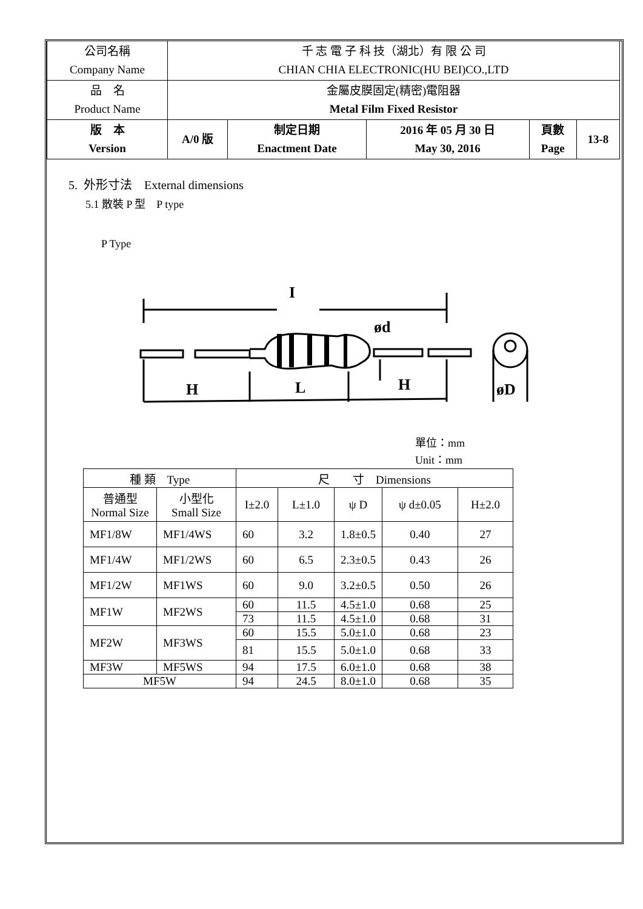| 公司名稱 Company Name | 千 志 電 子 科 技（湖北）有 限 公 司 CHIAN CHIA ELECTRONIC(HU BEI)CO.,LTD | | | | |
| 品 名 Product Name | 金屬皮膜固定(精密)電阻器 Metal Film Fixed Resistor | | | | |
| 版 本 Version | A/0 版 | 制定日期 Enactment Date | 2016 年 05 月 30 日 May 30, 2016 | 頁數 Page | 13-8 |
5. 外形寸法　External dimensions
5.1 散裝 P 型　P type
P Type
I
ød
H
L
H
øD
單位：mm
Unit：mm
| 種 類 Type | | 尺 寸 Dimensions | | | | |
| --- | --- | --- | --- | --- | --- | --- |
| 普通型 Normal Size | 小型化 Small Size | I±2.0 | L±1.0 | ψ D | ψ d±0.05 | H±2.0 |
| MF1/8W | MF1/4WS | 60 | 3.2 | 1.8±0.5 | 0.40 | 27 |
| MF1/4W | MF1/2WS | 60 | 6.5 | 2.3±0.5 | 0.43 | 26 |
| MF1/2W | MF1WS | 60 | 9.0 | 3.2±0.5 | 0.50 | 26 |
| MF1W | MF2WS | 60 | 11.5 | 4.5±1.0 | 0.68 | 25 |
| | | 73 | 11.5 | 4.5±1.0 | 0.68 | 31 |
| MF2W | MF3WS | 60 | 15.5 | 5.0±1.0 | 0.68 | 23 |
| | | 81 | 15.5 | 5.0±1.0 | 0.68 | 33 |
| MF3W | MF5WS | 94 | 17.5 | 6.0±1.0 | 0.68 | 38 |
| MF5W | | 94 | 24.5 | 8.0±1.0 | 0.68 | 35 |